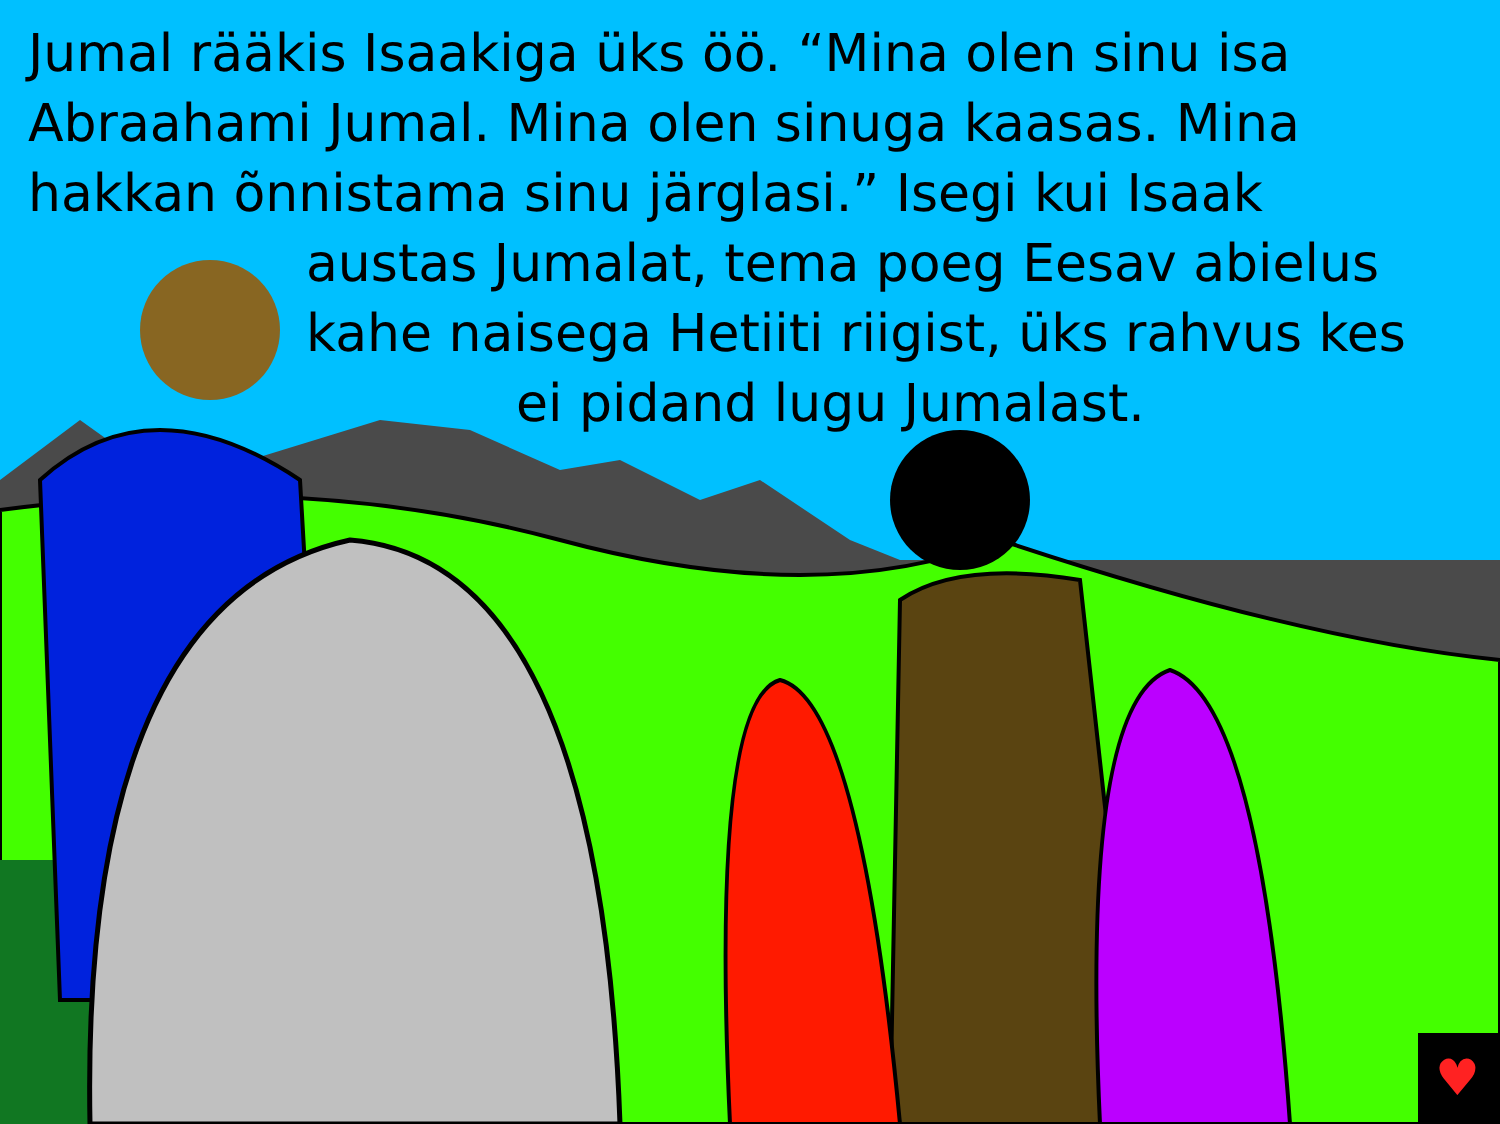♥
Jumal rääkis Isaakiga üks öö. “Mina olen sinu isa
Abraahami Jumal. Mina olen sinuga kaasas. Mina
hakkan õnnistama sinu järglasi.” Isegi kui Isaak
austas Jumalat, tema poeg Eesav abielus
kahe naisega Hetiiti riigist, üks rahvus kes
ei pidand lugu Jumalast.